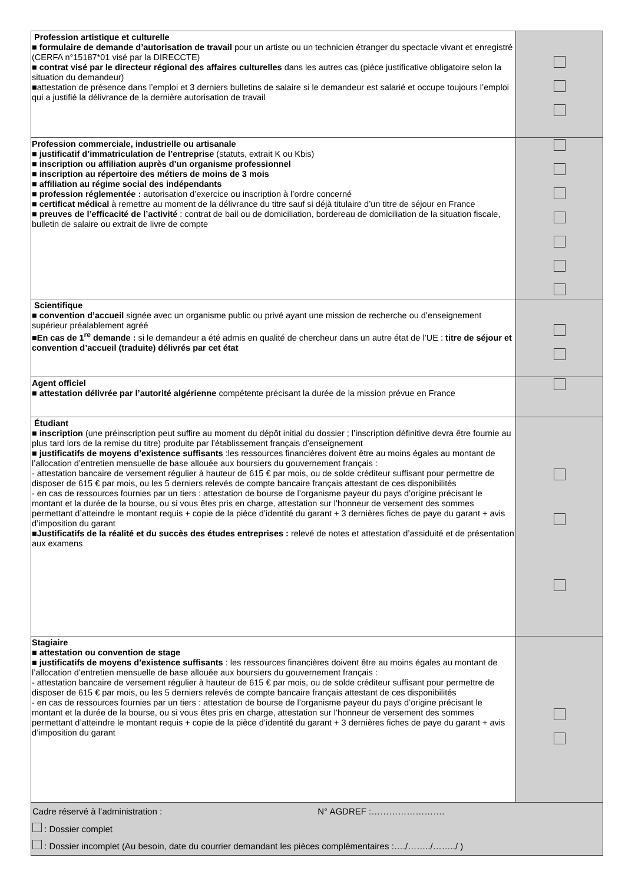| Profession artistique et culturelle ■ formulaire de demande d’autorisation de travail pour un artiste ou un technicien étranger du spectacle vivant et enregistré (CERFA n°15187*01 visé par la DIRECCTE) ■ contrat visé par le directeur régional des affaires culturelles dans les autres cas (pièce justificative obligatoire selon la situation du demandeur) ■attestation de présence dans l’emploi et 3 derniers bulletins de salaire si le demandeur est salarié et occupe toujours l’emploi qui a justifié la délivrance de la dernière autorisation de travail | |
| Profession commerciale, industrielle ou artisanale ■ justificatif d’immatriculation de l’entreprise (statuts, extrait K ou Kbis) ■ inscription ou affiliation auprès d’un organisme professionnel ■ inscription au répertoire des métiers de moins de 3 mois ■ affiliation au régime social des indépendants ■ profession réglementée : autorisation d’exercice ou inscription à l’ordre concerné ■ certificat médical à remettre au moment de la délivrance du titre sauf si déjà titulaire d’un titre de séjour en France ■ preuves de l’efficacité de l’activité : contrat de bail ou de domiciliation, bordereau de domiciliation de la situation fiscale, bulletin de salaire ou extrait de livre de compte | |
| Scientifique ■ convention d’accueil signée avec un organisme public ou privé ayant une mission de recherche ou d’enseignement supérieur préalablement agréé ■ En cas de 1<sup>re</sup> demande : si le demandeur a été admis en qualité de chercheur dans un autre état de l’UE : titre de séjour et convention d’accueil (traduite) délivrés par cet état | |
| Agent officiel ■ attestation délivrée par l’autorité algérienne compétente précisant la durée de la mission prévue en France | |
| Étudiant ■ inscription (une préinscription peut suffire au moment du dépôt initial du dossier ; l’inscription définitive devra être fournie au plus tard lors de la remise du titre) produite par l’établissement français d’enseignement ■ justificatifs de moyens d’existence suffisants :les ressources financières doivent être au moins égales au montant de l’allocation d’entretien mensuelle de base allouée aux boursiers du gouvernement français : - attestation bancaire de versement régulier à hauteur de 615 € par mois, ou de solde créditeur suffisant pour permettre de disposer de 615 € par mois, ou les 5 derniers relevés de compte bancaire français attestant de ces disponibilités - en cas de ressources fournies par un tiers : attestation de bourse de l’organisme payeur du pays d’origine précisant le montant et la durée de la bourse, ou si vous êtes pris en charge, attestation sur l’honneur de versement des sommes permettant d’atteindre le montant requis + copie de la pièce d’identité du garant + 3 dernières fiches de paye du garant + avis d’imposition du garant ■ Justificatifs de la réalité et du succès des études entreprises : relevé de notes et attestation d’assiduité et de présentation aux examens | |
| Stagiaire ■ attestation ou convention de stage ■ justificatifs de moyens d’existence suffisants : les ressources financières doivent être au moins égales au montant de l’allocation d’entretien mensuelle de base allouée aux boursiers du gouvernement français : - attestation bancaire de versement régulier à hauteur de 615 € par mois, ou de solde créditeur suffisant pour permettre de disposer de 615 € par mois, ou les 5 derniers relevés de compte bancaire français attestant de ces disponibilités - en cas de ressources fournies par un tiers : attestation de bourse de l’organisme payeur du pays d’origine précisant le montant et la durée de la bourse, ou si vous êtes pris en charge, attestation sur l’honneur de versement des sommes permettant d’atteindre le montant requis + copie de la pièce d’identité du garant + 3 dernières fiches de paye du garant + avis d’imposition du garant | |
| Cadre réservé à l’administration : N° AGDREF :……………………. : Dossier complet : Dossier incomplet (Au besoin, date du courrier demandant les pièces complémentaires :…./……../……../ ) | |